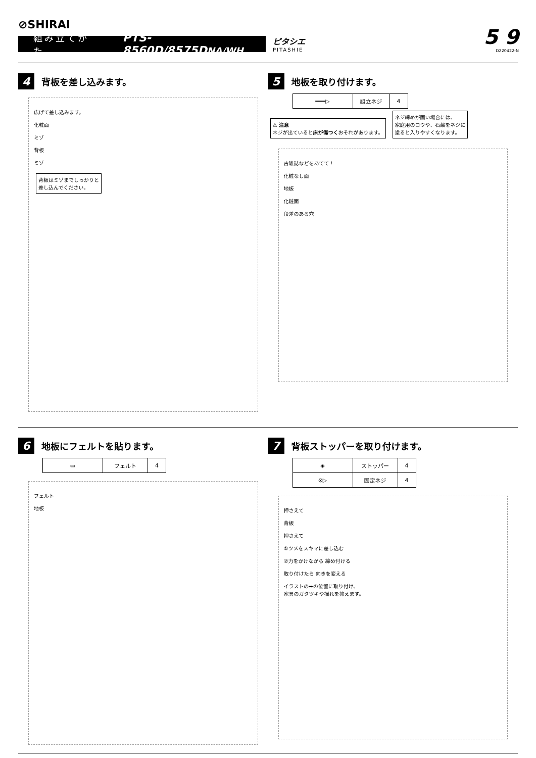⊘SHIRAI
組み立てかた PTS-8560D/8575DNA/WH
ピタシエ
PITASHIE
5 9
D220422-N
4
背板を差し込みます。
広げて差し込みます。
化粧面
ミゾ
背板
ミゾ
背板はミゾまでしっかりと
差し込んでください。
5
地板を取り付けます。
| ━━━▷ | 組立ネジ | 4 |
⚠ 注意
ネジが出ていると床が傷つくおそれがあります。
ネジ締めが固い場合には、
家庭用のロウや、石鹸をネジに
塗ると入りやすくなります。
古雑誌などをあてて！
化粧なし面
地板
化粧面
段差のある穴
6
地板にフェルトを貼ります。
| ▭ | フェルト | 4 |
フェルト
地板
7
背板ストッパーを取り付けます。
| ◈ | ストッパー | 4 |
| ⊗▷ | 固定ネジ | 4 |
押さえて
背板
押さえて
①ツメをスキマに差し込む
②力をかけながら 締め付ける
取り付けたら 向きを変える
イラストの➡の位置に取り付け、
家具のガタツキや揺れを抑えます。